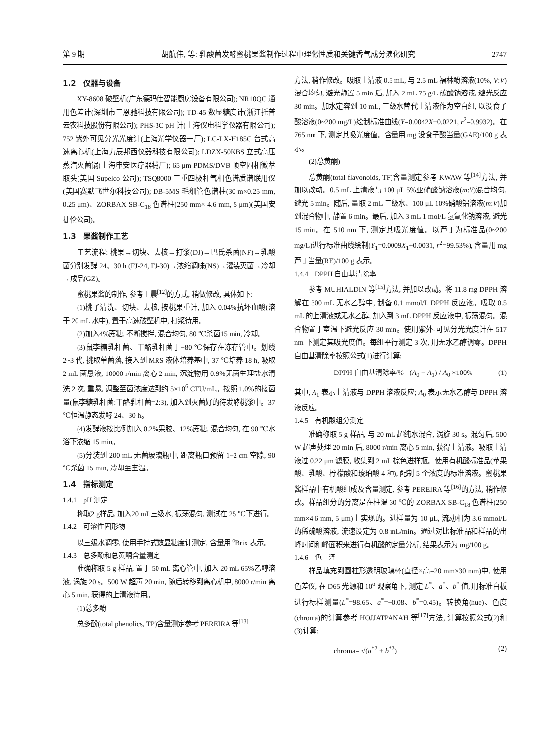第 9 期 胡航伟, 等: 乳酸菌发酵蜜桃果酱制作过程中理化性质和关键香气成分演化研究 2747
1.2　仪器与设备
XY-8608 破壁机(广东德玛仕智能厨房设备有限公司); NR10QC 通用色差计(深圳市三恩驰科技有限公司); TD-45 数显糖度计(浙江托普云农科技股份有限公司); PHS-3C pH 计(上海仪电科学仪器有限公司); 752 紫外可见分光光度计(上海光学仪器一厂); LC-LX-H185C 台式高速离心机(上海力辰邦西仪器科技有限公司); LDZX-50KBS 立式高压蒸汽灭菌锅(上海申安医疗器械厂); 65 μm PDMS/DVB 顶空固相微萃取头(美国 Supelco 公司); TSQ8000 三重四极杆气相色谱质谱联用仪(美国赛默飞世尔科技公司); DB-5MS 毛细管色谱柱(30 m×0.25 mm, 0.25 μm)、ZORBAX SB-C<sub>18</sub> 色谱柱(250 mm× 4.6 mm, 5 μm)(美国安捷伦公司)。
1.3　果酱制作工艺
工艺流程: 桃果→切块、去核→打浆(DJ)→巴氏杀菌(NF)→乳酸菌分别发酵 24、30 h (FJ-24, FJ-30)→浓缩调味(NS)→灌装灭菌→冷却→成品(GZ)。
蜜桃果酱的制作, 参考王晨<sup>[12]</sup>的方式, 稍做修改, 具体如下:
(1)桃子清洗、切块、去核, 按桃果重计, 加入 0.04%抗坏血酸(溶于 20 mL 水中), 置于高速破壁机中, 打浆待用。
(2)加入4%蔗糖, 不断搅拌, 混合均匀, 80 ℃杀菌15 min, 冷却。
(3)鼠李糖乳杆菌、干酪乳杆菌于−80 ℃保存在冻存管中。划线 2~3 代, 挑取单菌落, 接入到 MRS 液体培养基中, 37 ℃培养 18 h, 吸取 2 mL 菌悬液, 10000 r/min 离心 2 min, 沉淀物用 0.9%无菌生理盐水清洗 2 次, 重悬, 调整至菌浓度达到约 5×10<sup>6</sup> CFU/mL。按照 1.0%的接菌量(鼠李糖乳杆菌:干酪乳杆菌=2:3), 加入到灭菌好的待发酵桃浆中。37 ℃恒温静态发酵 24、30 h。
(4)发酵液按比例加入 0.2%果胶、12%蔗糖, 混合均匀, 在 90 ℃水浴下浓缩 15 min。
(5)分装到 200 mL 无菌玻璃瓶中, 距离瓶口预留 1~2 cm 空隙, 90 ℃杀菌 15 min, 冷却至室温。
1.4　指标测定
1.4.1　pH 测定
称取2 g样品, 加入20 mL三级水, 振荡混匀, 测试在 25 ℃下进行。
1.4.2　可溶性固形物
以三级水调零, 使用手持式数显糖度计测定, 含量用 <sup>o</sup>Brix 表示。
1.4.3　总多酚和总黄酮含量测定
准确称取 5 g 样品, 置于 50 mL 离心管中, 加入 20 mL 65%乙醇溶液, 涡旋 20 s。500 W 超声 20 min, 随后转移到离心机中, 8000 r/min 离心 5 min, 获得的上清液待用。
(1)总多酚
总多酚(total phenolics, TP)含量测定参考 PEREIRA 等<sup>[13]</sup>
方法, 稍作修改。吸取上清液 0.5 mL, 与 2.5 mL 福林酚溶液(10%, V:V)混合均匀, 避光静置 5 min 后, 加入 2 mL 75 g/L 碳酸钠溶液, 避光反应 30 min。加水定容到 10 mL, 三级水替代上清液作为空白组, 以没食子酸溶液(0~200 mg/L)绘制标准曲线(Y=0.0042X+0.0221, r<sup>2</sup>=0.9932)。在 765 nm 下, 测定其吸光度值。含量用 mg 没食子酸当量(GAE)/100 g 表示。
(2)总黄酮)
总黄酮(total flavonoids, TF)含量测定参考 KWAW 等<sup>[14]</sup>方法, 并加以改动。0.5 mL 上清液与 100 μL 5%亚硝酸钠溶液(m:V)混合均匀, 避光 5 min。随后, 量取 2 mL 三级水、100 μL 10%硝酸铝溶液(m:V)加到混合物中, 静置 6 min。最后, 加入 3 mL 1 mol/L 氢氧化钠溶液, 避光 15 min。在 510 nm 下, 测定其吸光度值。以芦丁为标准品(0~200 mg/L)进行标准曲线绘制(Y<sub>1</sub>=0.0009X<sub>1</sub>+0.0031, r<sup>2</sup>=99.53%), 含量用 mg 芦丁当量(RE)/100 g 表示。
1.4.4　DPPH 自由基清除率
参考 MUHIALDIN 等<sup>[15]</sup>方法, 并加以改动。将 11.8 mg DPPH 溶解在 300 mL 无水乙醇中, 制备 0.1 mmol/L DPPH 反应液。吸取 0.5 mL 的上清液或无水乙醇, 加入到 3 mL DPPH 反应液中, 振荡混匀。混合物置于室温下避光反应 30 min。使用紫外-可见分光光度计在 517 nm 下测定其吸光度值。每组平行测定 3 次, 用无水乙醇调零。DPPH 自由基清除率按照公式(1)进行计算:
DPPH 自由基清除率/%= (A<sub>0</sub> − A<sub>1</sub>) / A<sub>0</sub> ×100% (1)
其中, A<sub>1</sub> 表示上清液与 DPPH 溶液反应; A<sub>0</sub> 表示无水乙醇与 DPPH 溶液反应。
1.4.5　有机酸组分测定
准确称取 5 g 样品, 与 20 mL 超纯水混合, 涡旋 30 s。混匀后, 500 W 超声处理 20 min 后, 8000 r/min 离心 5 min, 获得上清液。吸取上清液过 0.22 μm 滤膜, 收集到 2 mL 棕色进样瓶。使用有机酸标准品(苹果酸、乳酸、柠檬酸和琥珀酸 4 种), 配制 5 个浓度的标准溶液。蜜桃果酱样品中有机酸组成及含量测定, 参考 PEREIRA 等<sup>[16]</sup>的方法, 稍作修改。样品组分的分离是在柱温 30 ℃的 ZORBAX SB-C<sub>18</sub> 色谱柱(250 mm×4.6 mm, 5 μm)上实现的。进样量为 10 μL, 流动相为 3.6 mmol/L 的稀硫酸溶液, 流速设定为 0.8 mL/min。通过对比标准品和样品的出峰时间和峰面积来进行有机酸的定量分析, 结果表示为 mg/100 g。
1.4.6　色　泽
样品填充到圆柱形透明玻璃杯(直径×高=20 mm×30 mm)中, 使用色差仪, 在 D65 光源和 10<sup>o</sup> 观察角下, 测定 L<sup>*</sup>、a<sup>*</sup>、b<sup>*</sup> 值, 用标准白板进行标样测量(L<sup>*</sup>=98.65、a<sup>*</sup>=−0.08、b<sup>*</sup>=0.45)。转换角(hue)、色度(chroma)的计算参考 HOJJATPANAH 等<sup>[17]</sup>方法, 计算按照公式(2)和(3)计算:
chroma= √(a<sup>*2</sup> + b<sup>*2</sup>) (2)